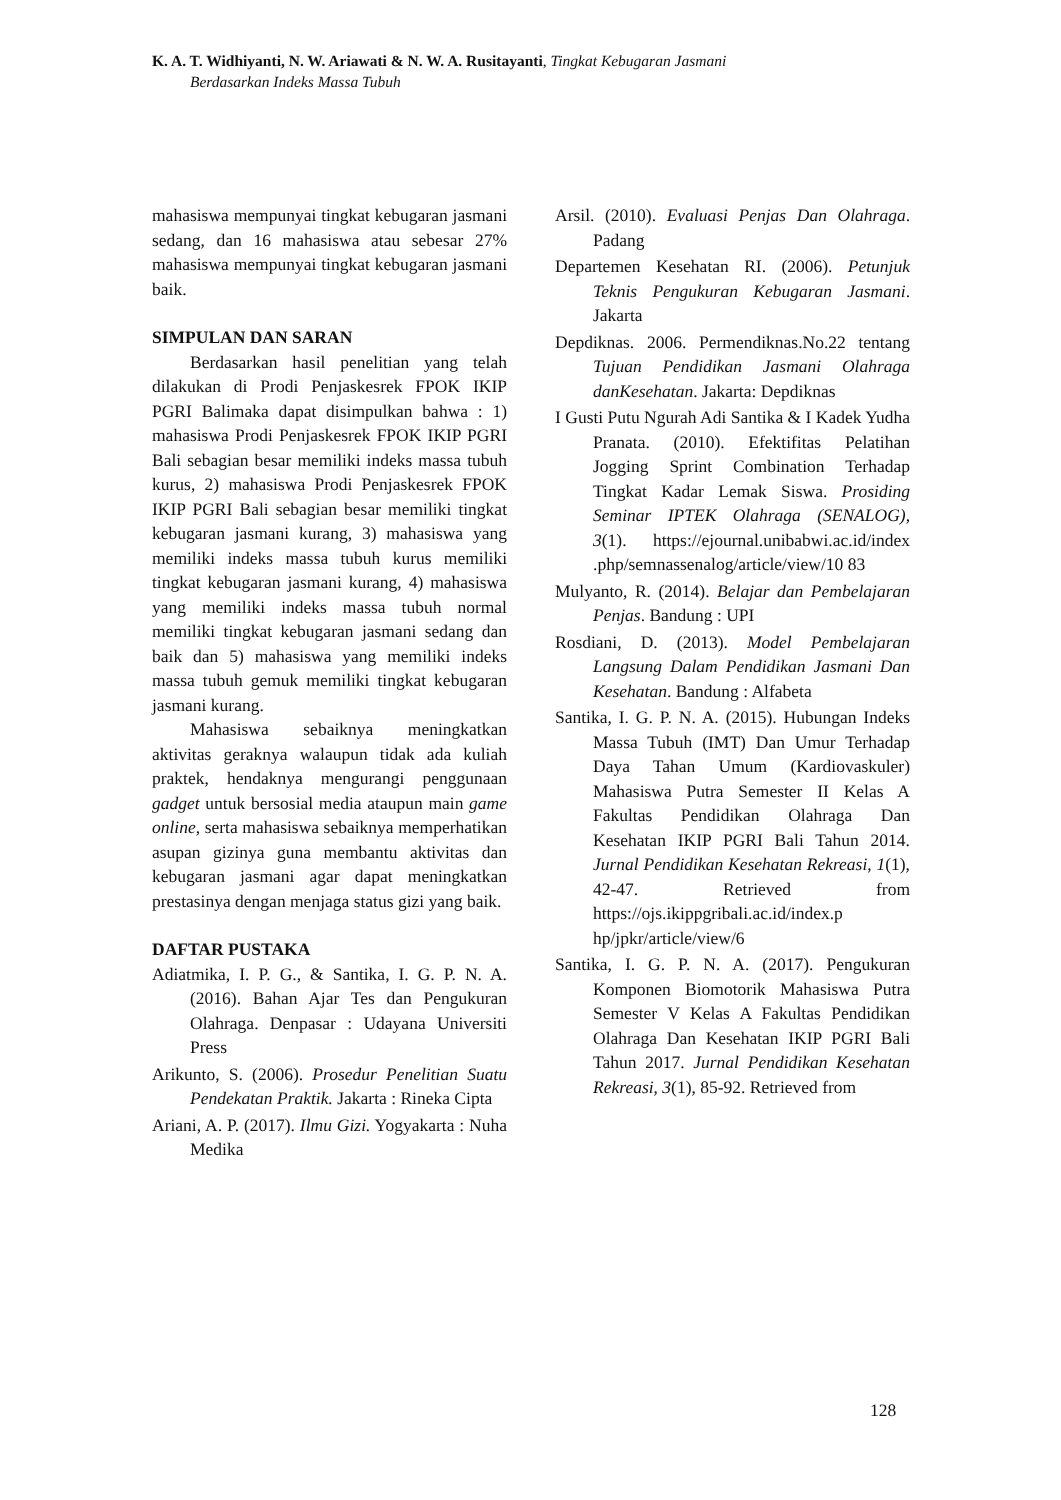K. A. T. Widhiyanti, N. W. Ariawati & N. W. A. Rusitayanti, Tingkat Kebugaran Jasmani
Berdasarkan Indeks Massa Tubuh
mahasiswa mempunyai tingkat kebugaran jasmani sedang, dan 16 mahasiswa atau sebesar 27% mahasiswa mempunyai tingkat kebugaran jasmani baik.
SIMPULAN DAN SARAN
Berdasarkan hasil penelitian yang telah dilakukan di Prodi Penjaskesrek FPOK IKIP PGRI Balimaka dapat disimpulkan bahwa : 1) mahasiswa Prodi Penjaskesrek FPOK IKIP PGRI Bali sebagian besar memiliki indeks massa tubuh kurus, 2) mahasiswa Prodi Penjaskesrek FPOK IKIP PGRI Bali sebagian besar memiliki tingkat kebugaran jasmani kurang, 3) mahasiswa yang memiliki indeks massa tubuh kurus memiliki tingkat kebugaran jasmani kurang, 4) mahasiswa yang memiliki indeks massa tubuh normal memiliki tingkat kebugaran jasmani sedang dan baik dan 5) mahasiswa yang memiliki indeks massa tubuh gemuk memiliki tingkat kebugaran jasmani kurang.
Mahasiswa sebaiknya meningkatkan aktivitas geraknya walaupun tidak ada kuliah praktek, hendaknya mengurangi penggunaan gadget untuk bersosial media ataupun main game online, serta mahasiswa sebaiknya memperhatikan asupan gizinya guna membantu aktivitas dan kebugaran jasmani agar dapat meningkatkan prestasinya dengan menjaga status gizi yang baik.
DAFTAR PUSTAKA
Adiatmika, I. P. G., & Santika, I. G. P. N. A. (2016). Bahan Ajar Tes dan Pengukuran Olahraga. Denpasar : Udayana Universiti Press
Arikunto, S. (2006). Prosedur Penelitian Suatu Pendekatan Praktik. Jakarta : Rineka Cipta
Ariani, A. P. (2017). Ilmu Gizi. Yogyakarta : Nuha Medika
Arsil. (2010). Evaluasi Penjas Dan Olahraga. Padang
Departemen Kesehatan RI. (2006). Petunjuk Teknis Pengukuran Kebugaran Jasmani. Jakarta
Depdiknas. 2006. Permendiknas.No.22 tentang Tujuan Pendidikan Jasmani Olahraga danKesehatan. Jakarta: Depdiknas
I Gusti Putu Ngurah Adi Santika & I Kadek Yudha Pranata. (2010). Efektifitas Pelatihan Jogging Sprint Combination Terhadap Tingkat Kadar Lemak Siswa. Prosiding Seminar IPTEK Olahraga (SENALOG), 3(1). https://ejournal.unibabwi.ac.id/index .php/semnassenalog/article/view/10 83
Mulyanto, R. (2014). Belajar dan Pembelajaran Penjas. Bandung : UPI
Rosdiani, D. (2013). Model Pembelajaran Langsung Dalam Pendidikan Jasmani Dan Kesehatan. Bandung : Alfabeta
Santika, I. G. P. N. A. (2015). Hubungan Indeks Massa Tubuh (IMT) Dan Umur Terhadap Daya Tahan Umum (Kardiovaskuler) Mahasiswa Putra Semester II Kelas A Fakultas Pendidikan Olahraga Dan Kesehatan IKIP PGRI Bali Tahun 2014. Jurnal Pendidikan Kesehatan Rekreasi, 1(1), 42-47. Retrieved from https://ojs.ikippgribali.ac.id/index.p hp/jpkr/article/view/6
Santika, I. G. P. N. A. (2017). Pengukuran Komponen Biomotorik Mahasiswa Putra Semester V Kelas A Fakultas Pendidikan Olahraga Dan Kesehatan IKIP PGRI Bali Tahun 2017. Jurnal Pendidikan Kesehatan Rekreasi, 3(1), 85-92. Retrieved from
128